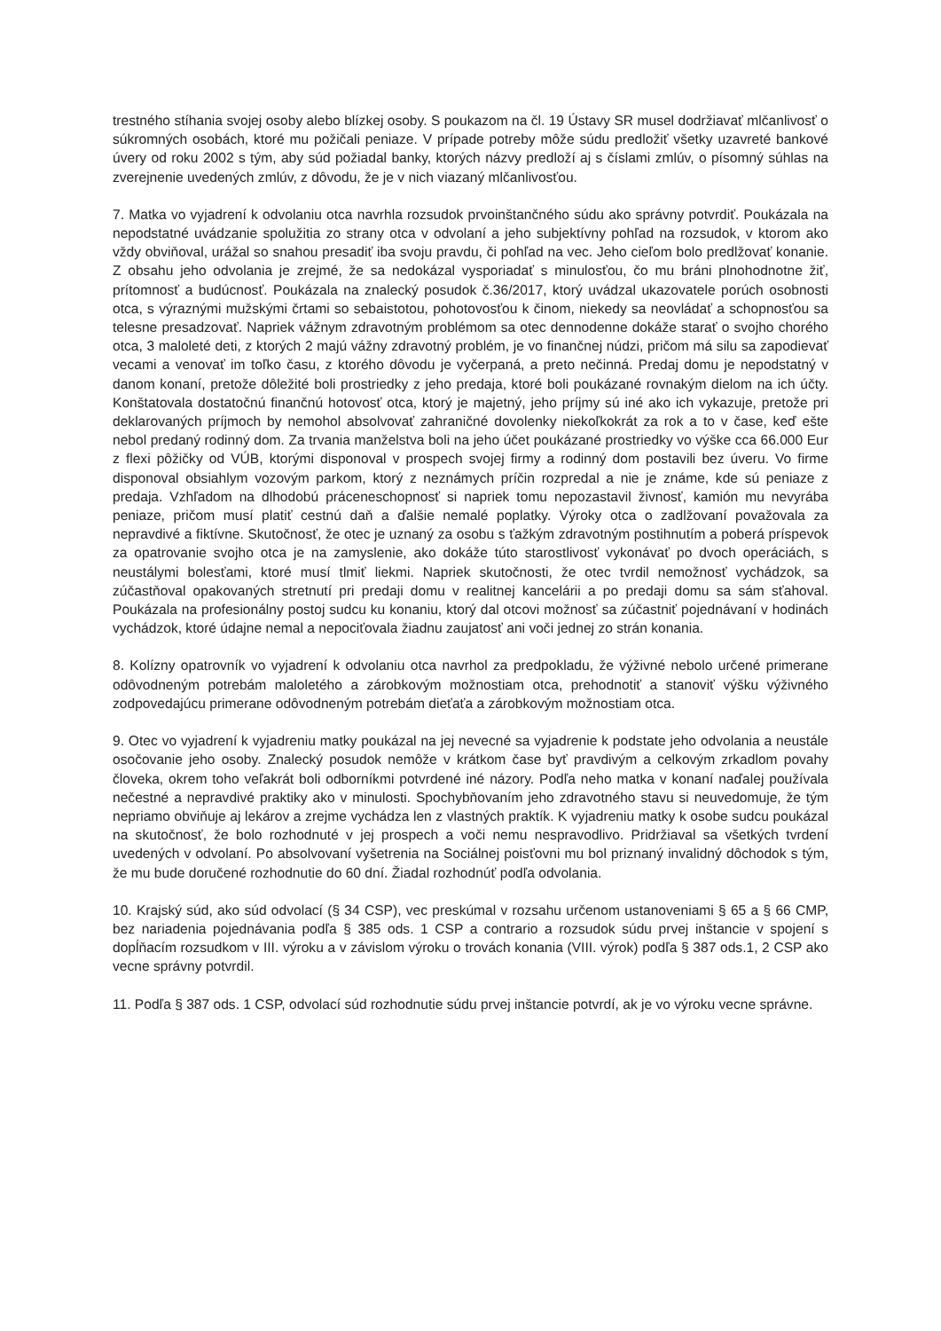trestného stíhania svojej osoby alebo blízkej osoby. S poukazom na čl. 19 Ústavy SR musel dodržiavať mlčanlivosť o súkromných osobách, ktoré mu požičali peniaze. V prípade potreby môže súdu predložiť všetky uzavreté bankové úvery od roku 2002 s tým, aby súd požiadal banky, ktorých názvy predloží aj s číslami zmlúv, o písomný súhlas na zverejnenie uvedených zmlúv, z dôvodu, že je v nich viazaný mlčanlivosťou.
7. Matka vo vyjadrení k odvolaniu otca navrhla rozsudok prvoinštančného súdu ako správny potvrdiť. Poukázala na nepodstatné uvádzanie spolužitia zo strany otca v odvolaní a jeho subjektívny pohľad na rozsudok, v ktorom ako vždy obviňoval, urážal so snahou presadiť iba svoju pravdu, či pohľad na vec. Jeho cieľom bolo predlžovať konanie. Z obsahu jeho odvolania je zrejmé, že sa nedokázal vysporiadať s minulosťou, čo mu bráni plnohodnotne žiť, prítomnosť a budúcnosť. Poukázala na znalecký posudok č.36/2017, ktorý uvádzal ukazovatele porúch osobnosti otca, s výraznými mužskými črtami so sebaistotou, pohotovosťou k činom, niekedy sa neovládať a schopnosťou sa telesne presadzovať. Napriek vážnym zdravotným problémom sa otec dennodenne dokáže starať o svojho chorého otca, 3 maloleté deti, z ktorých 2 majú vážny zdravotný problém, je vo finančnej núdzi, pričom má silu sa zapodievať vecami a venovať im toľko času, z ktorého dôvodu je vyčerpaná, a preto nečinná. Predaj domu je nepodstatný v danom konaní, pretože dôležité boli prostriedky z jeho predaja, ktoré boli poukázané rovnakým dielom na ich účty. Konštatovala dostatočnú finančnú hotovosť otca, ktorý je majetný, jeho príjmy sú iné ako ich vykazuje, pretože pri deklarovaných príjmoch by nemohol absolvovať zahraničné dovolenky niekoľkokrát za rok a to v čase, keď ešte nebol predaný rodinný dom. Za trvania manželstva boli na jeho účet poukázané prostriedky vo výške cca 66.000 Eur z flexi pôžičky od VÚB, ktorými disponoval v prospech svojej firmy a rodinný dom postavili bez úveru. Vo firme disponoval obsiahlym vozovým parkom, ktorý z neznámych príčin rozpredal a nie je známe, kde sú peniaze z predaja. Vzhľadom na dlhodobú práceneschopnosť si napriek tomu nepozastavil živnosť, kamión mu nevyrába peniaze, pričom musí platiť cestnú daň a ďalšie nemalé poplatky. Výroky otca o zadlžovaní považovala za nepravdivé a fiktívne. Skutočnosť, že otec je uznaný za osobu s ťažkým zdravotným postihnutím a poberá príspevok za opatrovanie svojho otca je na zamyslenie, ako dokáže túto starostlivosť vykonávať po dvoch operáciách, s neustálymi bolesťami, ktoré musí tlmiť liekmi. Napriek skutočnosti, že otec tvrdil nemožnosť vychádzok, sa zúčastňoval opakovaných stretnutí pri predaji domu v realitnej kancelárii a po predaji domu sa sám sťahoval. Poukázala na profesionálny postoj sudcu ku konaniu, ktorý dal otcovi možnosť sa zúčastniť pojednávaní v hodinách vychádzok, ktoré údajne nemal a nepociťovala žiadnu zaujatosť ani voči jednej zo strán konania.
8. Kolízny opatrovník vo vyjadrení k odvolaniu otca navrhol za predpokladu, že výživné nebolo určené primerane odôvodneným potrebám maloletého a zárobkovým možnostiam otca, prehodnotiť a stanoviť výšku výživného zodpovedajúcu primerane odôvodneným potrebám dieťaťa a zárobkovým možnostiam otca.
9. Otec vo vyjadrení k vyjadreniu matky poukázal na jej nevecné sa vyjadrenie k podstate jeho odvolania a neustále osočovanie jeho osoby. Znalecký posudok nemôže v krátkom čase byť pravdivým a celkovým zrkadlom povahy človeka, okrem toho veľakrát boli odborníkmi potvrdené iné názory. Podľa neho matka v konaní naďalej používala nečestné a nepravdivé praktiky ako v minulosti. Spochybňovaním jeho zdravotného stavu si neuvedomuje, že tým nepriamo obviňuje aj lekárov a zrejme vychádza len z vlastných praktík. K vyjadreniu matky k osobe sudcu poukázal na skutočnosť, že bolo rozhodnuté v jej prospech a voči nemu nespravodlivo. Pridržiaval sa všetkých tvrdení uvedených v odvolaní. Po absolvovaní vyšetrenia na Sociálnej poisťovni mu bol priznaný invalidný dôchodok s tým, že mu bude doručené rozhodnutie do 60 dní. Žiadal rozhodnúť podľa odvolania.
10. Krajský súd, ako súd odvolací (§ 34 CSP), vec preskúmal v rozsahu určenom ustanoveniami § 65 a § 66 CMP, bez nariadenia pojednávania podľa § 385 ods. 1 CSP a contrario a rozsudok súdu prvej inštancie v spojení s dopĺňacím rozsudkom v III. výroku a v závislom výroku o trovách konania (VIII. výrok) podľa § 387 ods.1, 2 CSP ako vecne správny potvrdil.
11. Podľa § 387 ods. 1 CSP, odvolací súd rozhodnutie súdu prvej inštancie potvrdí, ak je vo výroku vecne správne.